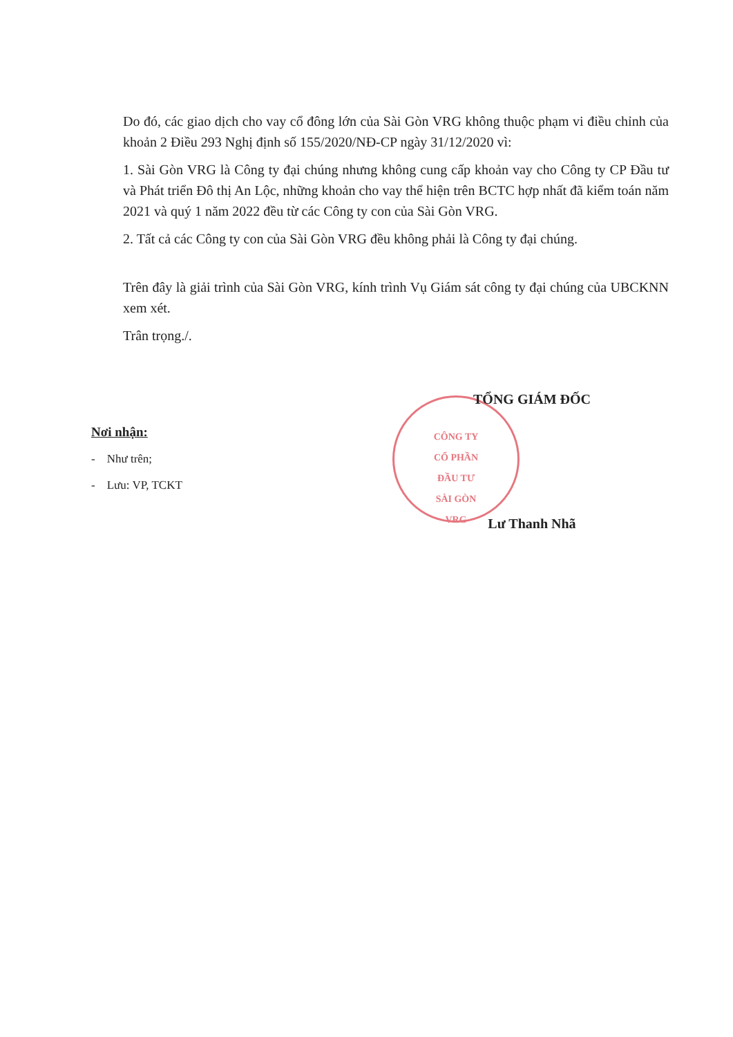CÔNG TY
CỔ PHẦN
ĐẦU TƯ
SÀI GÒN
VRG
Do đó, các giao dịch cho vay cổ đông lớn của Sài Gòn VRG không thuộc phạm vi điều chỉnh của khoản 2 Điều 293 Nghị định số 155/2020/NĐ-CP ngày 31/12/2020 vì:
1. Sài Gòn VRG là Công ty đại chúng nhưng không cung cấp khoản vay cho Công ty CP Đầu tư và Phát triển Đô thị An Lộc, những khoản cho vay thể hiện trên BCTC hợp nhất đã kiểm toán năm 2021 và quý 1 năm 2022 đều từ các Công ty con của Sài Gòn VRG.
2. Tất cả các Công ty con của Sài Gòn VRG đều không phải là Công ty đại chúng.
Trên đây là giải trình của Sài Gòn VRG, kính trình Vụ Giám sát công ty đại chúng của UBCKNN xem xét.
Trân trọng./.
TỔNG GIÁM ĐỐC
Lư Thanh Nhã
Nơi nhận:
- Như trên;
- Lưu: VP, TCKT